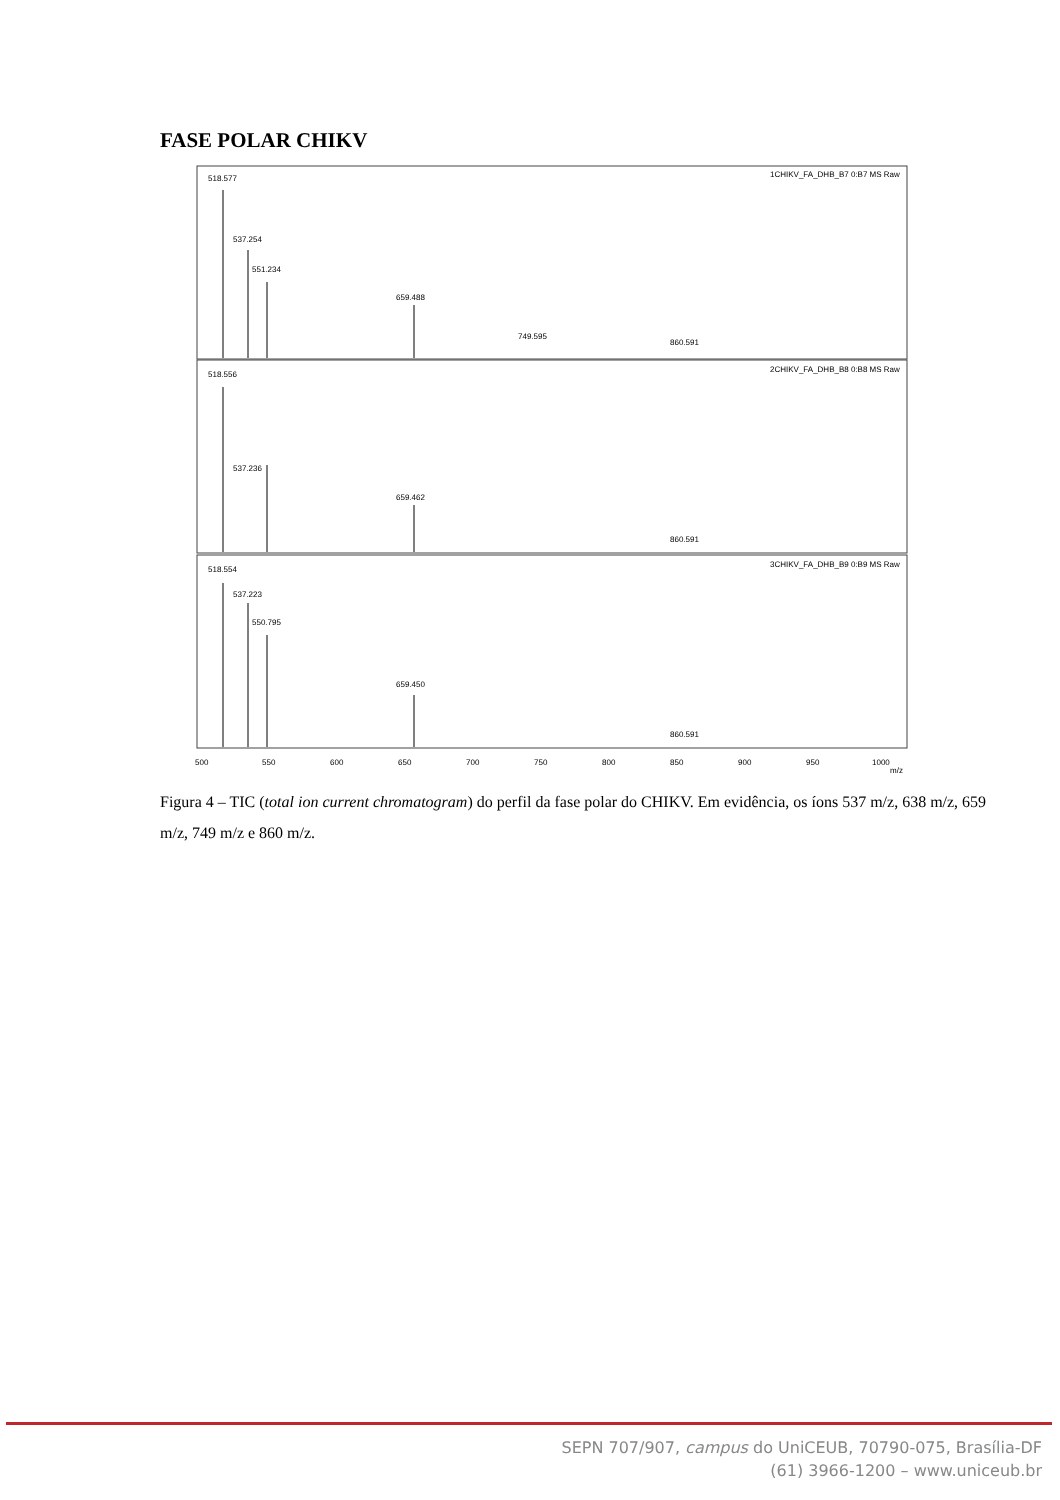FASE POLAR CHIKV
1CHIKV_FA_DHB_B7 0:B7 MS Raw
2CHIKV_FA_DHB_B8 0:B8 MS Raw
3CHIKV_FA_DHB_B9 0:B9 MS Raw
518.577
537.254
551.234
659.488
749.595
860.591
518.556
537.236
659.462
860.591
518.554
537.223
550.795
659.450
860.591
500
550
600
650
700
750
800
850
900
950
1000
m/z
Figura 4 – TIC (total ion current chromatogram) do perfil da fase polar do CHIKV. Em evidência, os íons 537 m/z, 638 m/z, 659 m/z, 749 m/z e 860 m/z.
SEPN 707/907, campus do UniCEUB, 70790-075, Brasília-DF
(61) 3966-1200 – www.uniceub.br